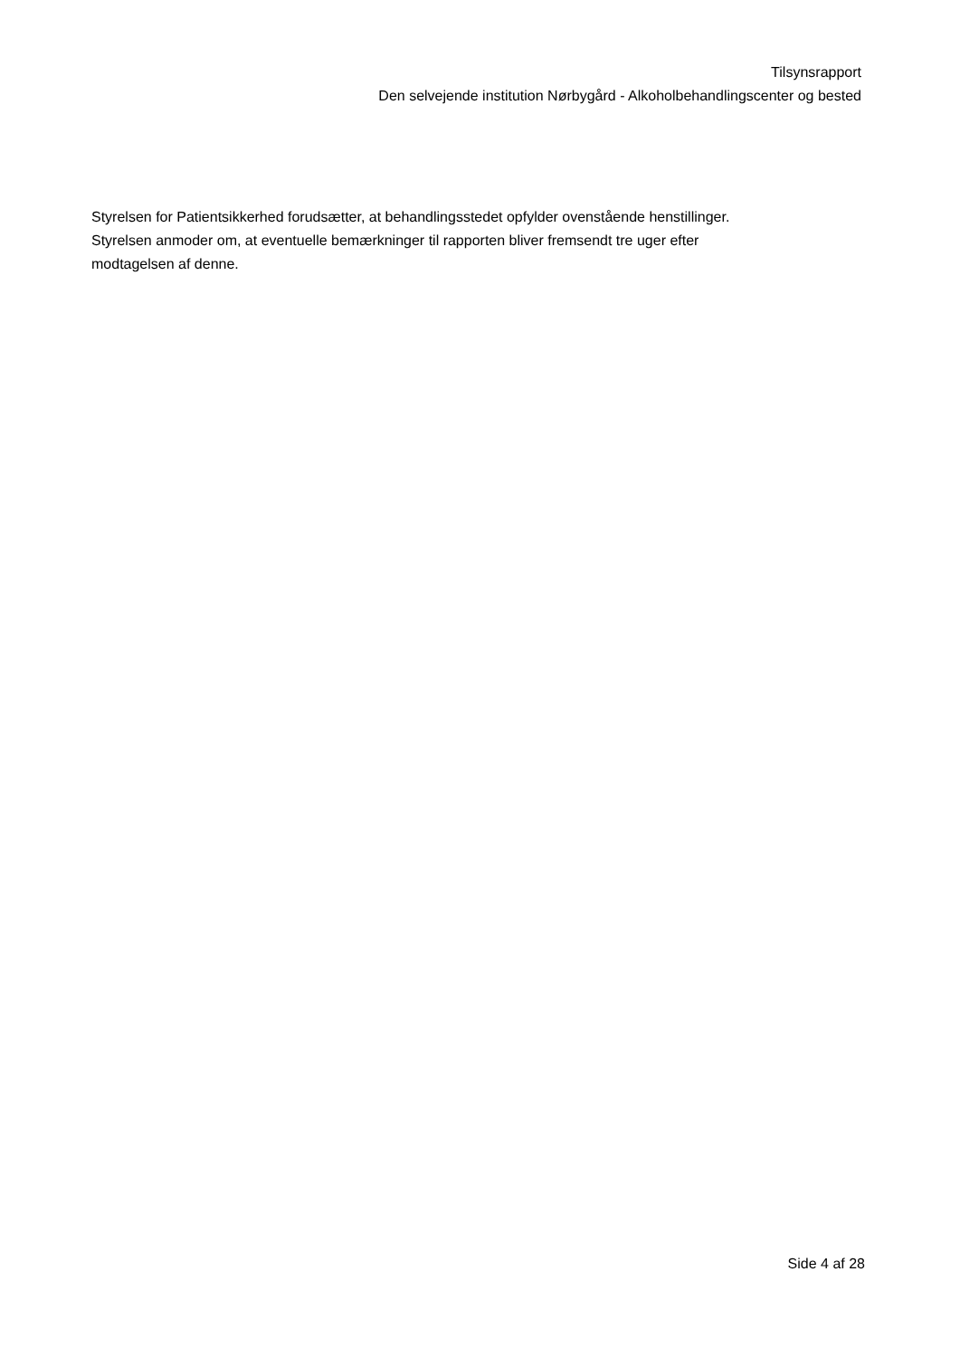Tilsynsrapport
Den selvejende institution Nørbygård - Alkoholbehandlingscenter og bested
Styrelsen for Patientsikkerhed forudsætter, at behandlingsstedet opfylder ovenstående henstillinger.
Styrelsen anmoder om, at eventuelle bemærkninger til rapporten bliver fremsendt tre uger efter
modtagelsen af denne.
Side 4 af 28